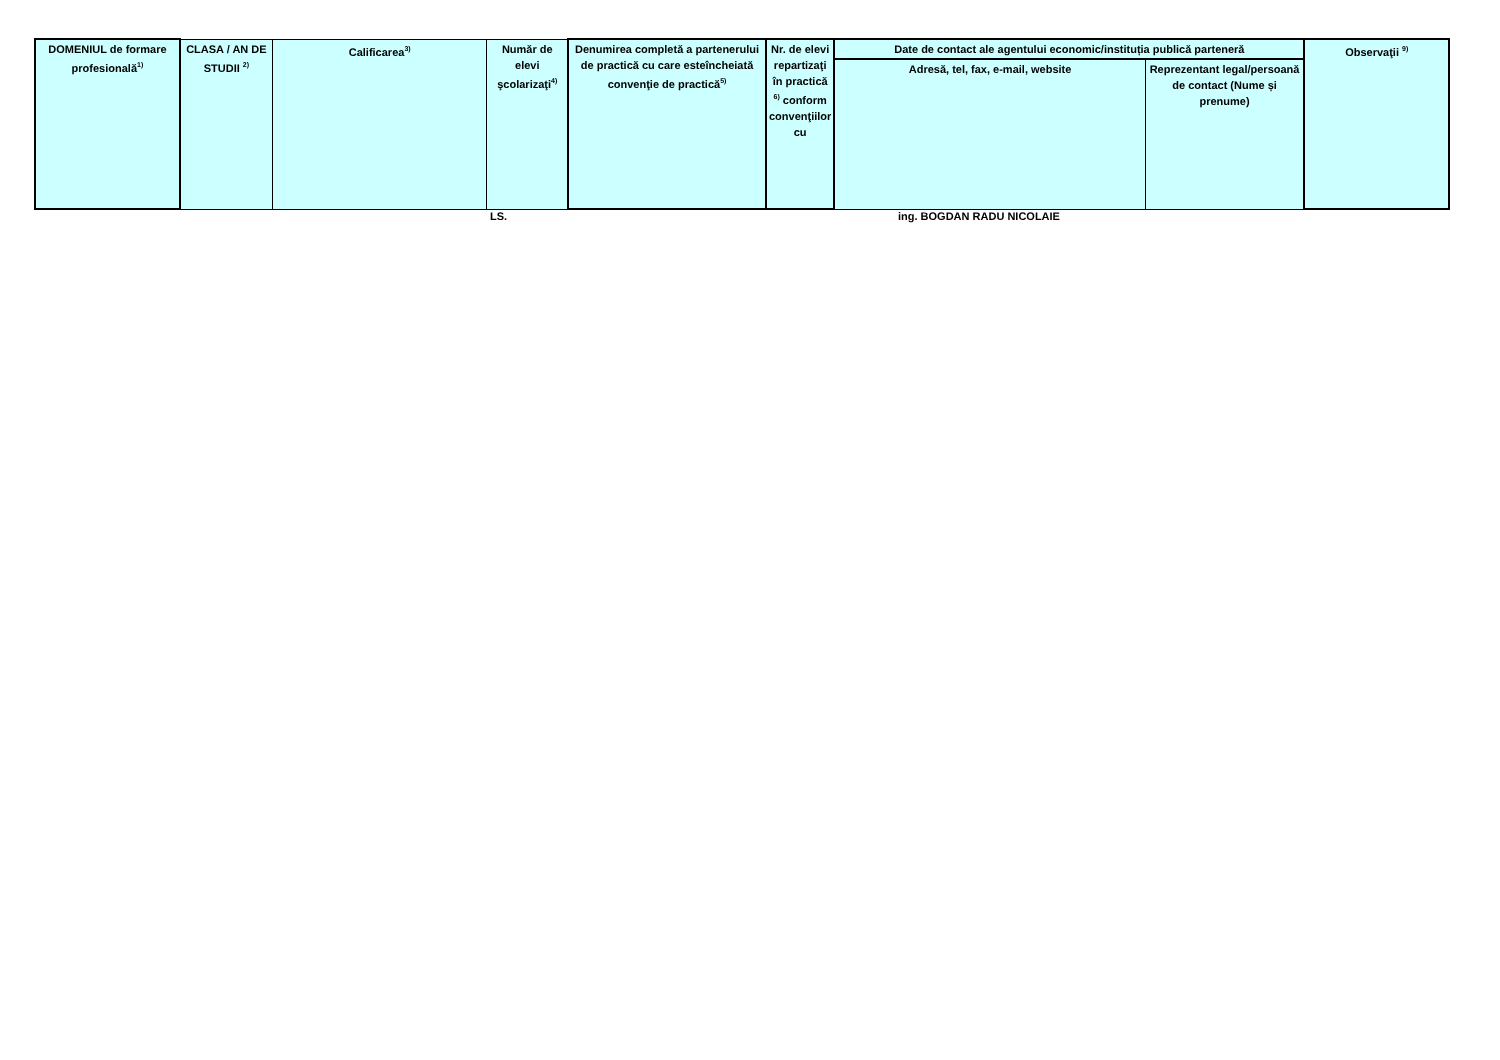| DOMENIUL de formare profesională<sup>1)</sup> | CLASA / AN DE STUDII <sup>2)</sup> | Calificarea<sup>3)</sup> | Număr de elevi şcolarizaţi<sup>4)</sup> | Denumirea completă a partenerului de practică cu care esteîncheiată convenţie de practică<sup>5)</sup> | Nr. de elevi repartizaţi în practică <sup>6)</sup> conform convenţiilor cu | Date de contact ale agentului economic/instituția publică parteneră | | Observaţii <sup>9)</sup> |
| --- | --- | --- | --- | --- | --- | --- | --- | --- |
| | | | | | | Adresă, tel, fax, e-mail, website | Reprezentant legal/persoană de contact (Nume și prenume) | |
LS. ing. BOGDAN RADU NICOLAIE